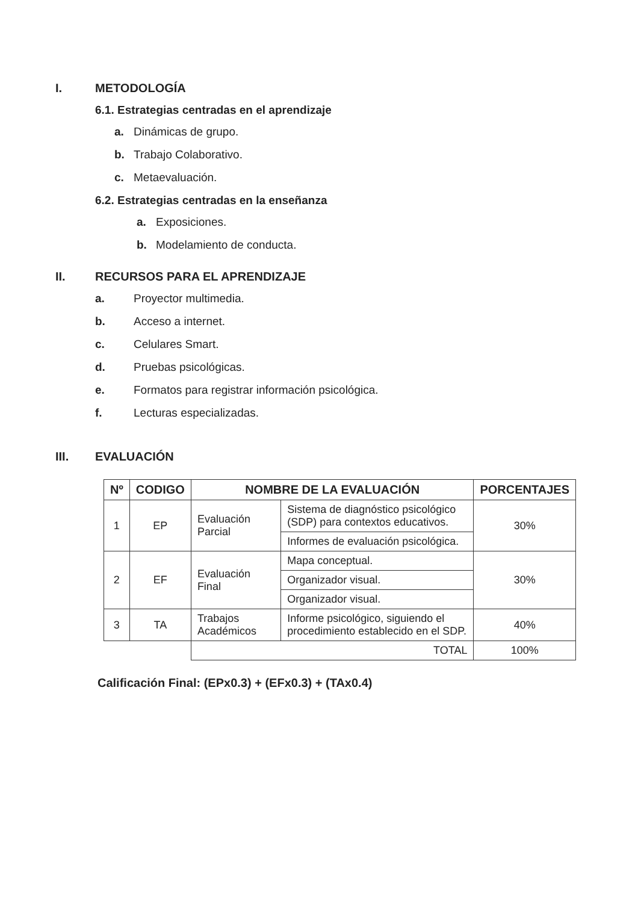I. METODOLOGÍA
6.1. Estrategias centradas en el aprendizaje
a. Dinámicas de grupo.
b. Trabajo Colaborativo.
c. Metaevaluación.
6.2. Estrategias centradas en la enseñanza
a. Exposiciones.
b. Modelamiento de conducta.
II. RECURSOS PARA EL APRENDIZAJE
a. Proyector multimedia.
b. Acceso a internet.
c. Celulares Smart.
d. Pruebas psicológicas.
e. Formatos para registrar información psicológica.
f. Lecturas especializadas.
III. EVALUACIÓN
| Nº | CODIGO | NOMBRE DE LA EVALUACIÓN | | PORCENTAJES |
| --- | --- | --- | --- | --- |
| 1 | EP | Evaluación Parcial | Sistema de diagnóstico psicológico (SDP) para contextos educativos. | 30% |
| | | | Informes de evaluación psicológica. | |
| 2 | EF | Evaluación Final | Mapa conceptual. | 30% |
| | | | Organizador visual. | |
| | | | Organizador visual. | |
| 3 | TA | Trabajos Académicos | Informe psicológico, siguiendo el procedimiento establecido en el SDP. | 40% |
| | | TOTAL | | 100% |
Calificación Final: (EPx0.3) + (EFx0.3) + (TAx0.4)